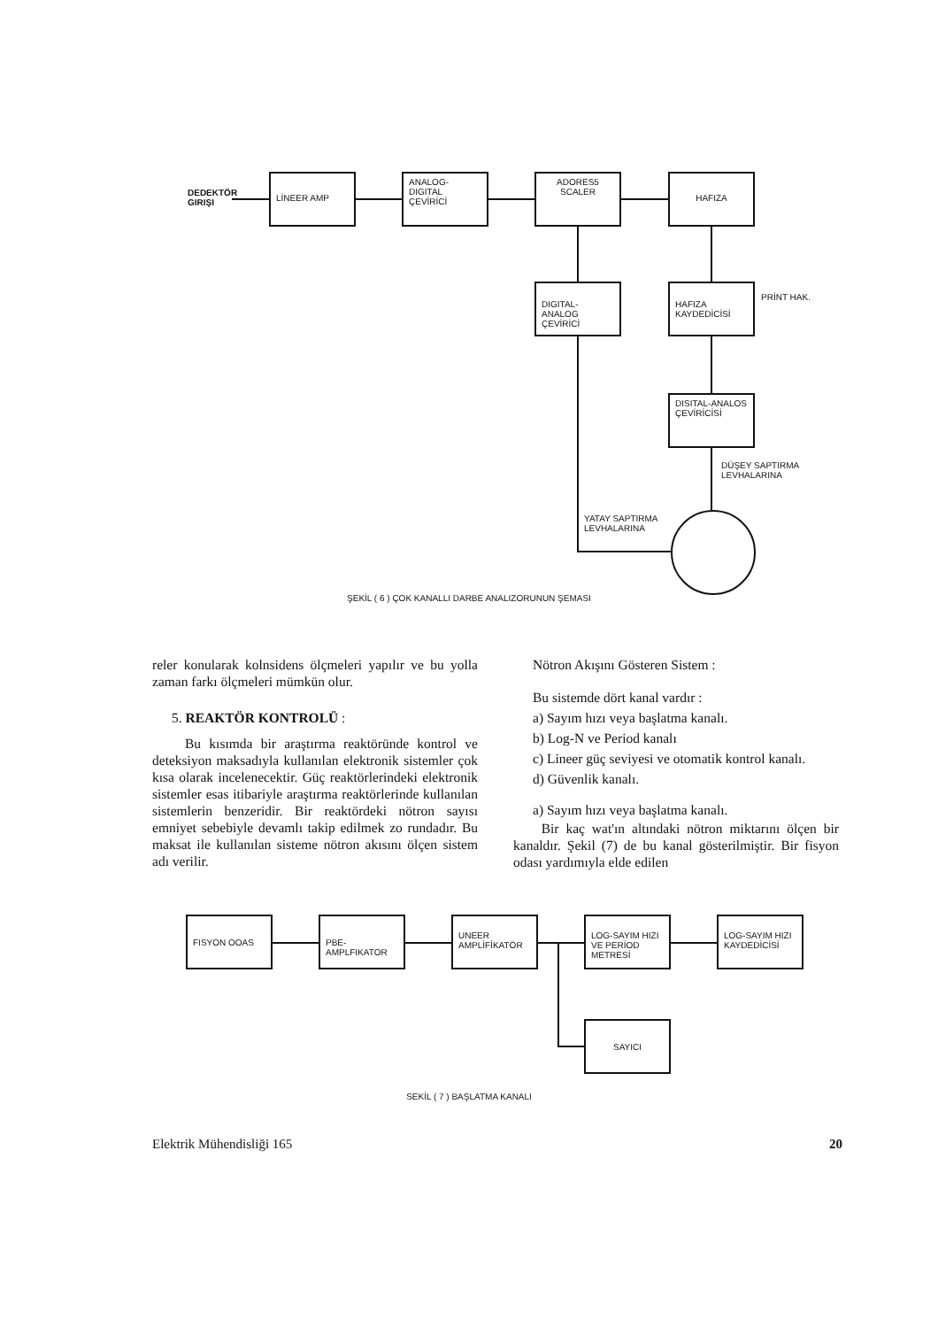DEDEKTÖR
GIRIŞI
LİNEER AMP
ANALOG-DIGITAL
ÇEVİRİCİ
ADORES5
SCALER
HAFIZA
DIGITAL-ANALOG
ÇEVİRİCİ
HAFIZA
KAYDEDİCİSİ
PRİNT HAK.
DISITAL-ANALOS
ÇEVİRİCİSİ
DÜŞEY SAPTIRMA
LEVHALARINA
YATAY SAPTIRMA
LEVHALARINA
ŞEKİL ( 6 ) ÇOK KANALLI DARBE ANALIZORUNUN ŞEMASI
reler konularak kolnsidens ölçmeleri yapılır ve bu yolla zaman farkı ölçmeleri mümkün olur.
5. REAKTÖR KONTROLÜ :
Bu kısımda bir araştırma reaktöründe kontrol ve deteksiyon maksadıyla kullanılan elektronik sistemler çok kısa olarak incelenecektir. Güç reaktörlerindeki elektronik sistemler esas itibariyle araştırma reaktörlerinde kullanılan sistemlerin benzeridir. Bir reaktördeki nötron sayısı emniyet sebebiyle devamlı takip edilmek zo rundadır. Bu maksat ile kullanılan sisteme nötron akısını ölçen sistem adı verilir.
Nötron Akışını Gösteren Sistem :
Bu sistemde dört kanal vardır :
a) Sayım hızı veya başlatma kanalı.
b) Log-N ve Period kanalı
c) Lineer güç seviyesi ve otomatik kontrol kanalı.
d) Güvenlik kanalı.
a) Sayım hızı veya başlatma kanalı.
Bir kaç wat'ın altındaki nötron miktarını ölçen bir kanaldır. Şekil (7) de bu kanal gösterilmiştir. Bir fisyon odası yardımıyla elde edilen
FISYON OOAS PBE-AMPLFIKATOR
UNEER
AMPLİFİKATÖR
LOG-SAYIM HIZI
VE PERİOD METRESİ
LOG-SAYIM HIZI
KAYDEDİCİSİ
SAYICI
SEKİL ( 7 ) BAŞLATMA KANALI
Elektrik Mühendisliği 165 20